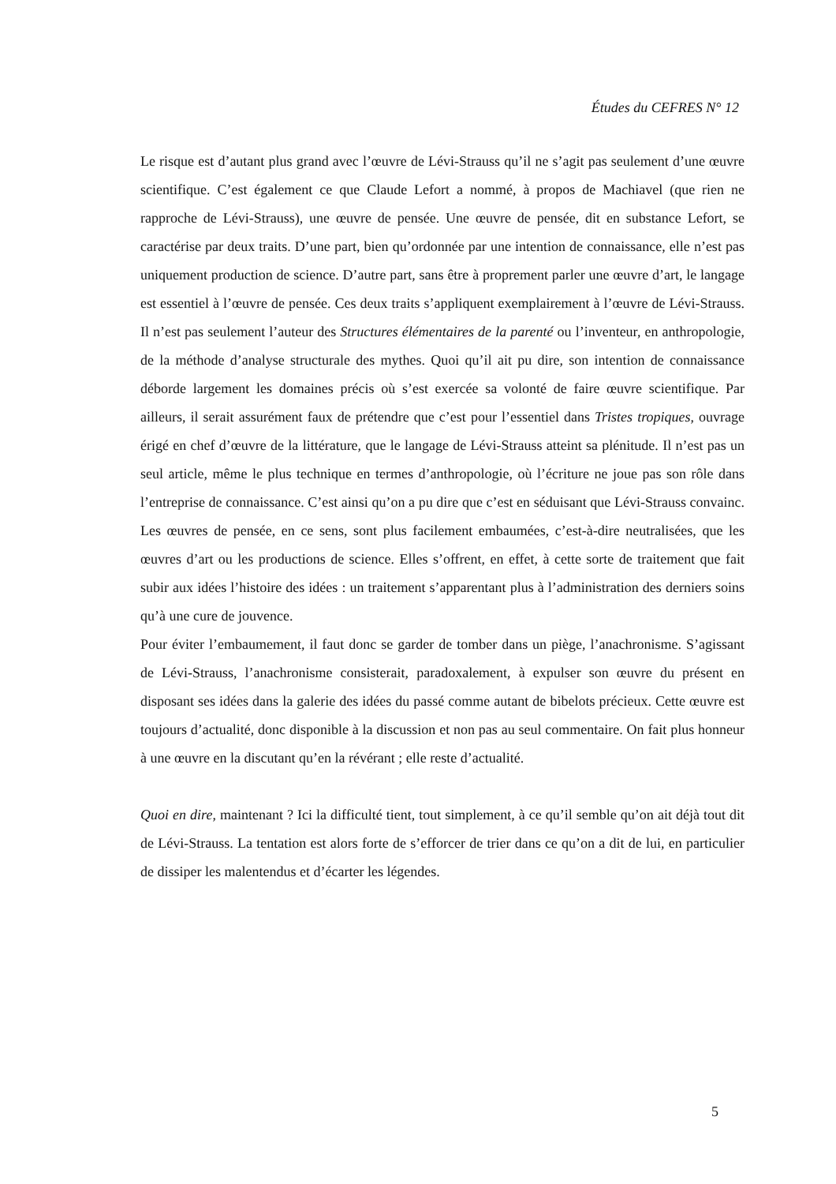Études du CEFRES N° 12
Le risque est d’autant plus grand avec l’œuvre de Lévi-Strauss qu’il ne s’agit pas seulement d’une œuvre scientifique. C’est également ce que Claude Lefort a nommé, à propos de Machiavel (que rien ne rapproche de Lévi-Strauss), une œuvre de pensée. Une œuvre de pensée, dit en substance Lefort, se caractérise par deux traits. D’une part, bien qu’ordonnée par une intention de connaissance, elle n’est pas uniquement production de science. D’autre part, sans être à proprement parler une œuvre d’art, le langage est essentiel à l’œuvre de pensée. Ces deux traits s’appliquent exemplairement à l’œuvre de Lévi-Strauss. Il n’est pas seulement l’auteur des Structures élémentaires de la parenté ou l’inventeur, en anthropologie, de la méthode d’analyse structurale des mythes. Quoi qu’il ait pu dire, son intention de connaissance déborde largement les domaines précis où s’est exercée sa volonté de faire œuvre scientifique. Par ailleurs, il serait assurément faux de prétendre que c’est pour l’essentiel dans Tristes tropiques, ouvrage érigé en chef d’œuvre de la littérature, que le langage de Lévi-Strauss atteint sa plénitude. Il n’est pas un seul article, même le plus technique en termes d’anthropologie, où l’écriture ne joue pas son rôle dans l’entreprise de connaissance. C’est ainsi qu’on a pu dire que c’est en séduisant que Lévi-Strauss convainc. Les œuvres de pensée, en ce sens, sont plus facilement embaumées, c’est-à-dire neutralisées, que les œuvres d’art ou les productions de science. Elles s’offrent, en effet, à cette sorte de traitement que fait subir aux idées l’histoire des idées : un traitement s’apparentant plus à l’administration des derniers soins qu’à une cure de jouvence.
Pour éviter l’embaumement, il faut donc se garder de tomber dans un piège, l’anachronisme. S’agissant de Lévi-Strauss, l’anachronisme consisterait, paradoxalement, à expulser son œuvre du présent en disposant ses idées dans la galerie des idées du passé comme autant de bibelots précieux. Cette œuvre est toujours d’actualité, donc disponible à la discussion et non pas au seul commentaire. On fait plus honneur à une œuvre en la discutant qu’en la révérant ; elle reste d’actualité.
Quoi en dire, maintenant ? Ici la difficulté tient, tout simplement, à ce qu’il semble qu’on ait déjà tout dit de Lévi-Strauss. La tentation est alors forte de s’efforcer de trier dans ce qu’on a dit de lui, en particulier de dissiper les malentendus et d’écarter les légendes.
5